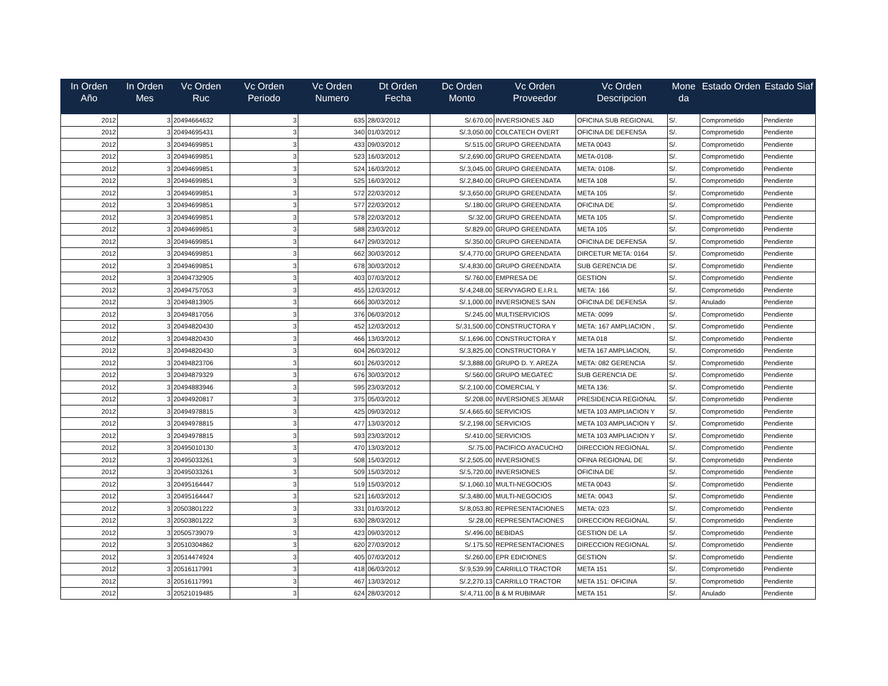| In Orden Año | In Orden Mes | Vc Orden Ruc | Vc Orden Periodo | Vc Orden Numero | Dt Orden Fecha | Dc Orden Monto | Vc Orden Proveedor | Vc Orden Descripcion | Mone da | Estado Orden | Estado Siaf |
| --- | --- | --- | --- | --- | --- | --- | --- | --- | --- | --- | --- |
| 2012 | 3 | 20494664632 | 3 | 635 | 28/03/2012 | S/.670.00 | INVERSIONES J&D | OFICINA SUB REGIONAL | S/. | Comprometido | Pendiente |
| 2012 | 3 | 20494695431 | 3 | 340 | 01/03/2012 | S/.3,050.00 | COLCATECH OVERT | OFICINA DE DEFENSA | S/. | Comprometido | Pendiente |
| 2012 | 3 | 20494699851 | 3 | 433 | 09/03/2012 | S/.515.00 | GRUPO GREENDATA | META 0043 | S/. | Comprometido | Pendiente |
| 2012 | 3 | 20494699851 | 3 | 523 | 16/03/2012 | S/.2,690.00 | GRUPO GREENDATA | META-0108- | S/. | Comprometido | Pendiente |
| 2012 | 3 | 20494699851 | 3 | 524 | 16/03/2012 | S/.3,045.00 | GRUPO GREENDATA | META: 0108- | S/. | Comprometido | Pendiente |
| 2012 | 3 | 20494699851 | 3 | 525 | 16/03/2012 | S/.2,840.00 | GRUPO GREENDATA | META 108 | S/. | Comprometido | Pendiente |
| 2012 | 3 | 20494699851 | 3 | 572 | 22/03/2012 | S/.3,650.00 | GRUPO GREENDATA | META 105 | S/. | Comprometido | Pendiente |
| 2012 | 3 | 20494699851 | 3 | 577 | 22/03/2012 | S/.180.00 | GRUPO GREENDATA | OFICINA DE | S/. | Comprometido | Pendiente |
| 2012 | 3 | 20494699851 | 3 | 578 | 22/03/2012 | S/.32.00 | GRUPO GREENDATA | META 105 | S/. | Comprometido | Pendiente |
| 2012 | 3 | 20494699851 | 3 | 588 | 23/03/2012 | S/.829.00 | GRUPO GREENDATA | META 105 | S/. | Comprometido | Pendiente |
| 2012 | 3 | 20494699851 | 3 | 647 | 29/03/2012 | S/.350.00 | GRUPO GREENDATA | OFICINA DE DEFENSA | S/. | Comprometido | Pendiente |
| 2012 | 3 | 20494699851 | 3 | 662 | 30/03/2012 | S/.4,770.00 | GRUPO GREENDATA | DIRCETUR META: 0164 | S/. | Comprometido | Pendiente |
| 2012 | 3 | 20494699851 | 3 | 678 | 30/03/2012 | S/.4,830.00 | GRUPO GREENDATA | SUB GERENCIA DE | S/. | Comprometido | Pendiente |
| 2012 | 3 | 20494732905 | 3 | 403 | 07/03/2012 | S/.760.00 | EMPRESA DE | GESTION | S/. | Comprometido | Pendiente |
| 2012 | 3 | 20494757053 | 3 | 455 | 12/03/2012 | S/.4,248.00 | SERVYAGRO E.I.R.L | META: 166 | S/. | Comprometido | Pendiente |
| 2012 | 3 | 20494813905 | 3 | 666 | 30/03/2012 | S/.1,000.00 | INVERSIONES SAN | OFICINA DE DEFENSA | S/. | Anulado | Pendiente |
| 2012 | 3 | 20494817056 | 3 | 376 | 06/03/2012 | S/.245.00 | MULTISERVICIOS | META: 0099 | S/. | Comprometido | Pendiente |
| 2012 | 3 | 20494820430 | 3 | 452 | 12/03/2012 | S/.31,500.00 | CONSTRUCTORA Y | META: 167 AMPLIACION , | S/. | Comprometido | Pendiente |
| 2012 | 3 | 20494820430 | 3 | 466 | 13/03/2012 | S/.1,696.00 | CONSTRUCTORA Y | META 018 | S/. | Comprometido | Pendiente |
| 2012 | 3 | 20494820430 | 3 | 604 | 26/03/2012 | S/.3,825.00 | CONSTRUCTORA Y | META 167 AMPLIACION, | S/. | Comprometido | Pendiente |
| 2012 | 3 | 20494823706 | 3 | 601 | 26/03/2012 | S/.3,888.00 | GRUPO D. Y. AREZA | META: 082 GERENCIA | S/. | Comprometido | Pendiente |
| 2012 | 3 | 20494879329 | 3 | 676 | 30/03/2012 | S/.560.00 | GRUPO MEGATEC | SUB GERENCIA DE | S/. | Comprometido | Pendiente |
| 2012 | 3 | 20494883946 | 3 | 595 | 23/03/2012 | S/.2,100.00 | COMERCIAL Y | META 136: | S/. | Comprometido | Pendiente |
| 2012 | 3 | 20494920817 | 3 | 375 | 05/03/2012 | S/.208.00 | INVERSIONES JEMAR | PRESIDENCIA REGIONAL | S/. | Comprometido | Pendiente |
| 2012 | 3 | 20494978815 | 3 | 425 | 09/03/2012 | S/.4,665.60 | SERVICIOS | META 103 AMPLIACION Y | S/. | Comprometido | Pendiente |
| 2012 | 3 | 20494978815 | 3 | 477 | 13/03/2012 | S/.2,198.00 | SERVICIOS | META 103 AMPLIACION Y | S/. | Comprometido | Pendiente |
| 2012 | 3 | 20494978815 | 3 | 593 | 23/03/2012 | S/.410.00 | SERVICIOS | META 103 AMPLIACION Y | S/. | Comprometido | Pendiente |
| 2012 | 3 | 20495010130 | 3 | 470 | 13/03/2012 | S/.75.00 | PACIFICO AYACUCHO | DIRECCION REGIONAL | S/. | Comprometido | Pendiente |
| 2012 | 3 | 20495033261 | 3 | 508 | 15/03/2012 | S/.2,505.00 | INVERSIONES | OFINA REGIONAL DE | S/. | Comprometido | Pendiente |
| 2012 | 3 | 20495033261 | 3 | 509 | 15/03/2012 | S/.5,720.00 | INVERSIONES | OFICINA DE | S/. | Comprometido | Pendiente |
| 2012 | 3 | 20495164447 | 3 | 519 | 15/03/2012 | S/.1,060.10 | MULTI-NEGOCIOS | META 0043 | S/. | Comprometido | Pendiente |
| 2012 | 3 | 20495164447 | 3 | 521 | 16/03/2012 | S/.3,480.00 | MULTI-NEGOCIOS | META: 0043 | S/. | Comprometido | Pendiente |
| 2012 | 3 | 20503801222 | 3 | 331 | 01/03/2012 | S/.8,053.80 | REPRESENTACIONES | META: 023 | S/. | Comprometido | Pendiente |
| 2012 | 3 | 20503801222 | 3 | 630 | 28/03/2012 | S/.28.00 | REPRESENTACIONES | DIRECCION REGIONAL | S/. | Comprometido | Pendiente |
| 2012 | 3 | 20505739079 | 3 | 423 | 09/03/2012 | S/.496.00 | BEBIDAS | GESTION DE LA | S/. | Comprometido | Pendiente |
| 2012 | 3 | 20510304862 | 3 | 620 | 27/03/2012 | S/.175.50 | REPRESENTACIONES | DIRECCION REGIONAL | S/. | Comprometido | Pendiente |
| 2012 | 3 | 20514474924 | 3 | 405 | 07/03/2012 | S/.260.00 | EPR EDICIONES | GESTION | S/. | Comprometido | Pendiente |
| 2012 | 3 | 20516117991 | 3 | 418 | 06/03/2012 | S/.9,539.99 | CARRILLO TRACTOR | META 151 | S/. | Comprometido | Pendiente |
| 2012 | 3 | 20516117991 | 3 | 467 | 13/03/2012 | S/.2,270.13 | CARRILLO TRACTOR | META 151: OFICINA | S/. | Comprometido | Pendiente |
| 2012 | 3 | 20521019485 | 3 | 624 | 28/03/2012 | S/.4,711.00 | B & M RUBIMAR | META 151 | S/. | Anulado | Pendiente |